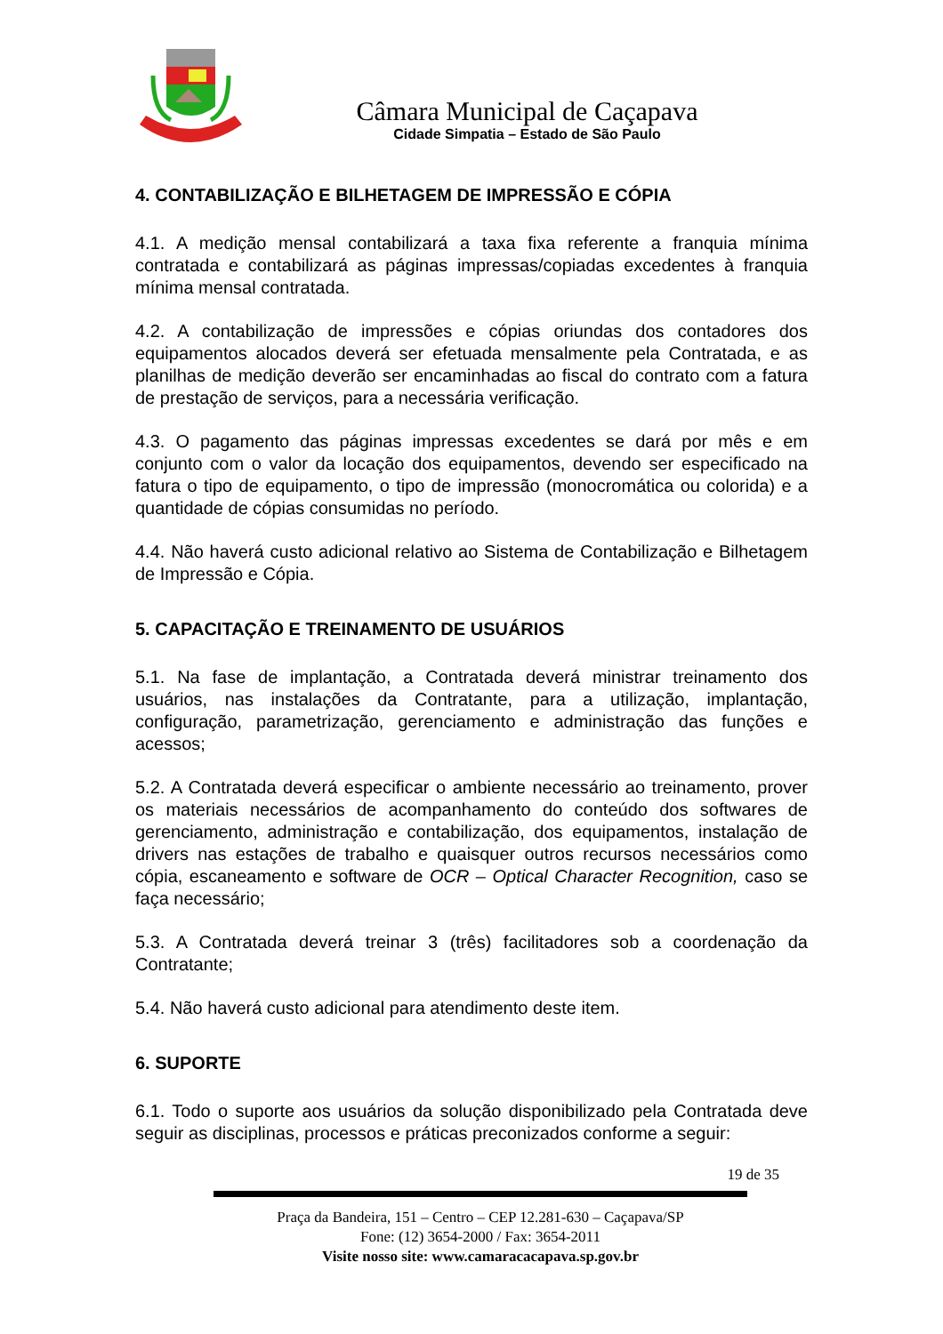Câmara Municipal de Caçapava
Cidade Simpatia – Estado de São Paulo
4. CONTABILIZAÇÃO E BILHETAGEM DE IMPRESSÃO E CÓPIA
4.1. A medição mensal contabilizará a taxa fixa referente a franquia mínima contratada e contabilizará as páginas impressas/copiadas excedentes à franquia mínima mensal contratada.
4.2. A contabilização de impressões e cópias oriundas dos contadores dos equipamentos alocados deverá ser efetuada mensalmente pela Contratada, e as planilhas de medição deverão ser encaminhadas ao fiscal do contrato com a fatura de prestação de serviços, para a necessária verificação.
4.3. O pagamento das páginas impressas excedentes se dará por mês e em conjunto com o valor da locação dos equipamentos, devendo ser especificado na fatura o tipo de equipamento, o tipo de impressão (monocromática ou colorida) e a quantidade de cópias consumidas no período.
4.4. Não haverá custo adicional relativo ao Sistema de Contabilização e Bilhetagem de Impressão e Cópia.
5. CAPACITAÇÃO E TREINAMENTO DE USUÁRIOS
5.1. Na fase de implantação, a Contratada deverá ministrar treinamento dos usuários, nas instalações da Contratante, para a utilização, implantação, configuração, parametrização, gerenciamento e administração das funções e acessos;
5.2. A Contratada deverá especificar o ambiente necessário ao treinamento, prover os materiais necessários de acompanhamento do conteúdo dos softwares de gerenciamento, administração e contabilização, dos equipamentos, instalação de drivers nas estações de trabalho e quaisquer outros recursos necessários como cópia, escaneamento e software de OCR – Optical Character Recognition, caso se faça necessário;
5.3. A Contratada deverá treinar 3 (três) facilitadores sob a coordenação da Contratante;
5.4. Não haverá custo adicional para atendimento deste item.
6. SUPORTE
6.1. Todo o suporte aos usuários da solução disponibilizado pela Contratada deve seguir as disciplinas, processos e práticas preconizados conforme a seguir:
19 de 35
Praça da Bandeira, 151 – Centro – CEP 12.281-630 – Caçapava/SP
Fone: (12) 3654-2000 / Fax: 3654-2011
Visite nosso site: www.camaracacapava.sp.gov.br